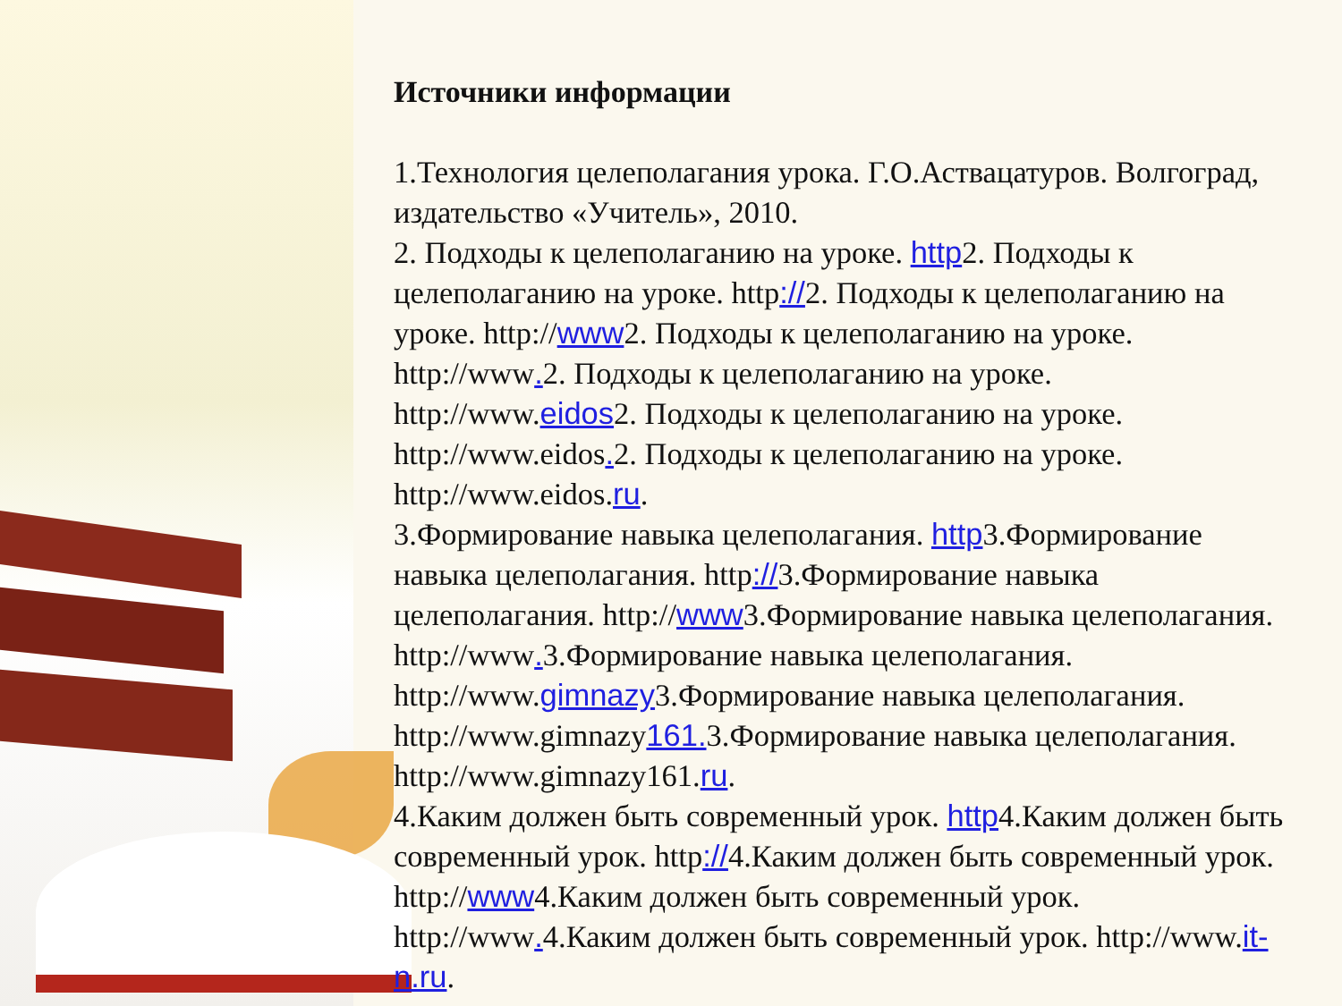Источники информации
1.Технология целеполагания урока. Г.О.Аствацатуров. Волгоград, издательство «Учитель», 2010.
2. Подходы к целеполаганию на уроке. http2. Подходы к целеполаганию на уроке. http://2. Подходы к целеполаганию на уроке. http://www2. Подходы к целеполаганию на уроке. http://www. 2. Подходы к целеполаганию на уроке. http://www.eidos2. Подходы к целеполаганию на уроке. http://www.eidos. 2. Подходы к целеполаганию на уроке. http://www.eidos.ru.
3.Формирование навыка целеполагания. http3.Формирование навыка целеполагания. http://3.Формирование навыка целеполагания. http://www3.Формирование навыка целеполагания. http://www. 3.Формирование навыка целеполагания. http://www.gimnazy3.Формирование навыка целеполагания. http://www.gimnazy161. 3.Формирование навыка целеполагания. http://www.gimnazy161.ru.
4.Каким должен быть современный урок. http4.Каким должен быть современный урок. http://4.Каким должен быть современный урок. http://www4.Каким должен быть современный урок. http://www. 4.Каким должен быть современный урок. http://www.it-n.ru.